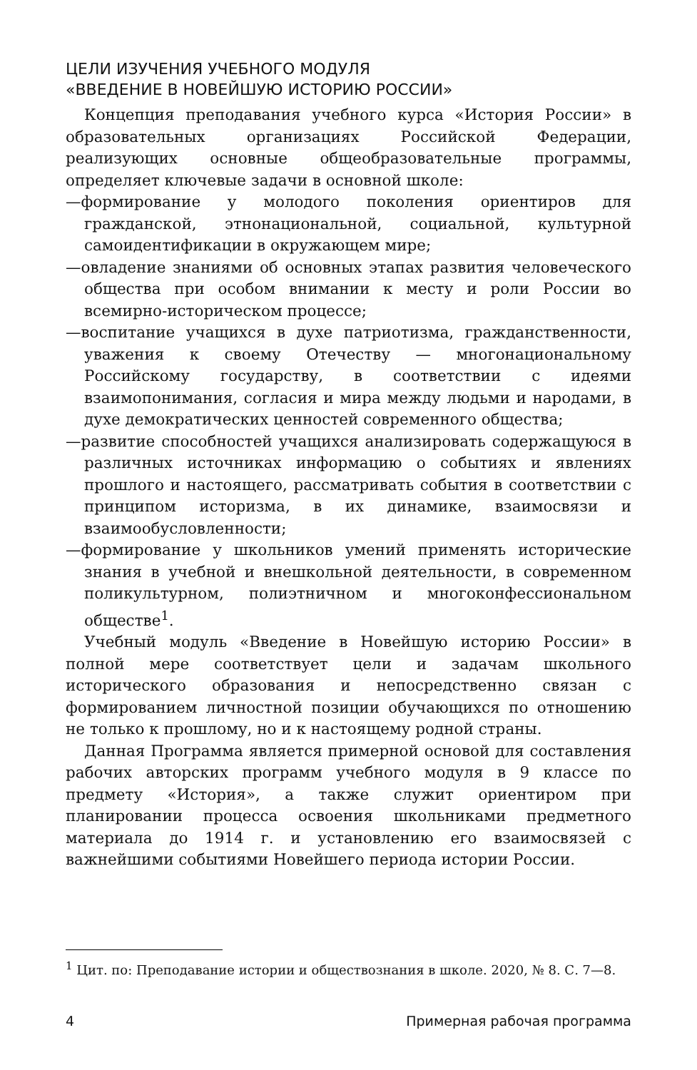ЦЕЛИ ИЗУЧЕНИЯ УЧЕБНОГО МОДУЛЯ
«ВВЕДЕНИЕ В НОВЕЙШУЮ ИСТОРИЮ РОССИИ»
Концепция преподавания учебного курса «История России» в образовательных организациях Российской Федерации, реализующих основные общеобразовательные программы, определяет ключевые задачи в основной школе:
—формирование у молодого поколения ориентиров для гражданской, этнонациональной, социальной, культурной самоидентификации в окружающем мире;
—овладение знаниями об основных этапах развития человеческого общества при особом внимании к месту и роли России во всемирно-историческом процессе;
—воспитание учащихся в духе патриотизма, гражданственности, уважения к своему Отечеству — многонациональному Российскому государству, в соответствии с идеями взаимопонимания, согласия и мира между людьми и народами, в духе демократических ценностей современного общества;
—развитие способностей учащихся анализировать содержащуюся в различных источниках информацию о событиях и явлениях прошлого и настоящего, рассматривать события в соответствии с принципом историзма, в их динамике, взаимосвязи и взаимообусловленности;
—формирование у школьников умений применять исторические знания в учебной и внешкольной деятельности, в современном поликультурном, полиэтничном и многоконфессиональном обществе<sup>1</sup>.
Учебный модуль «Введение в Новейшую историю России» в полной мере соответствует цели и задачам школьного исторического образования и непосредственно связан с формированием личностной позиции обучающихся по отношению не только к прошлому, но и к настоящему родной страны.
Данная Программа является примерной основой для составления рабочих авторских программ учебного модуля в 9 классе по предмету «История», а также служит ориентиром при планировании процесса освоения школьниками предметного материала до 1914 г. и установлению его взаимосвязей с важнейшими событиями Новейшего периода истории России.
<sup>1</sup> Цит. по: Преподавание истории и обществознания в школе. 2020, № 8. С. 7—8.
4 Примерная рабочая программа